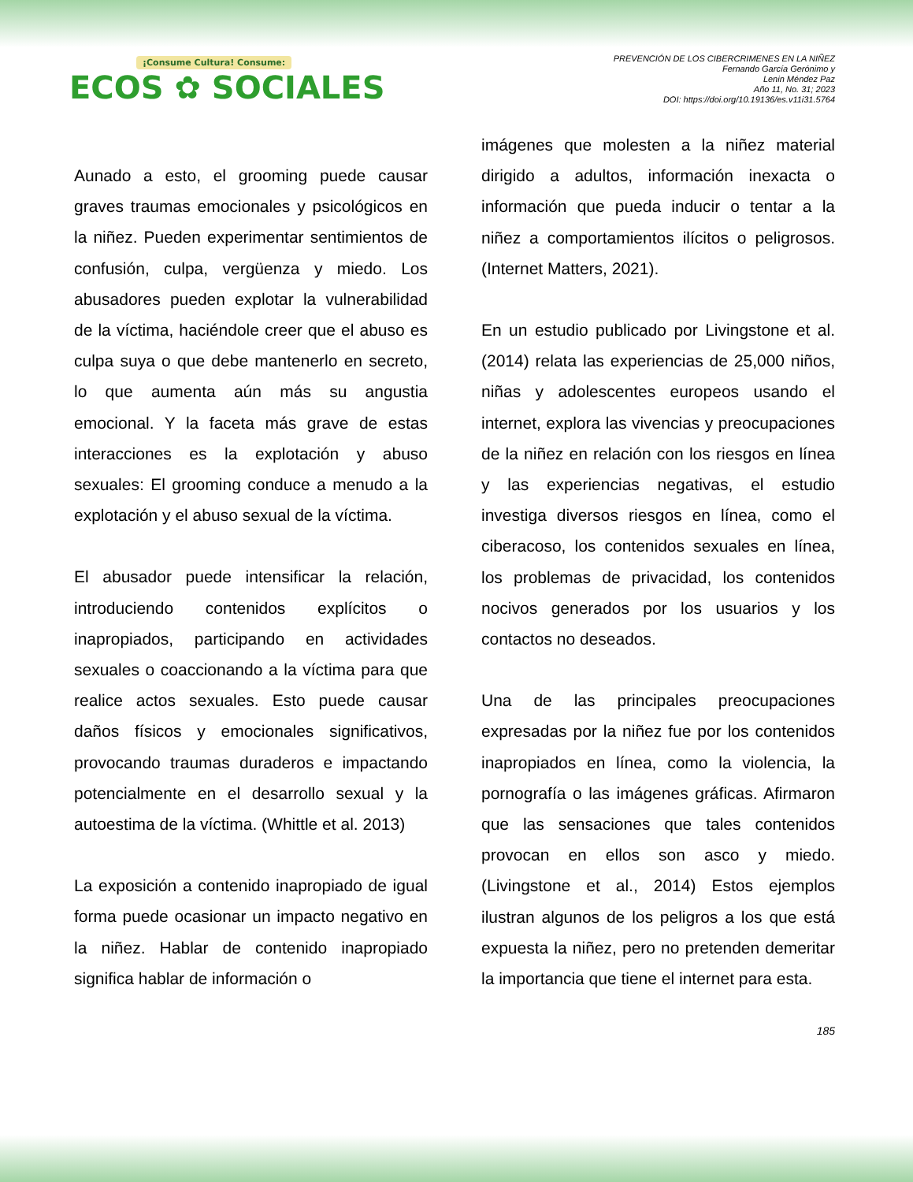¡Consume Cultura! Consume:
ECOS ✿ SOCIALES
PREVENCIÓN DE LOS CIBERCRIMENES EN LA NIÑEZ
Fernando García Gerónimo y
Lenin Méndez Paz
Año 11, No. 31; 2023
DOI: https://doi.org/10.19136/es.v11i31.5764
Aunado a esto, el grooming puede causar graves traumas emocionales y psicológicos en la niñez. Pueden experimentar sentimientos de confusión, culpa, vergüenza y miedo. Los abusadores pueden explotar la vulnerabilidad de la víctima, haciéndole creer que el abuso es culpa suya o que debe mantenerlo en secreto, lo que aumenta aún más su angustia emocional. Y la faceta más grave de estas interacciones es la explotación y abuso sexuales: El grooming conduce a menudo a la explotación y el abuso sexual de la víctima.
El abusador puede intensificar la relación, introduciendo contenidos explícitos o inapropiados, participando en actividades sexuales o coaccionando a la víctima para que realice actos sexuales. Esto puede causar daños físicos y emocionales significativos, provocando traumas duraderos e impactando potencialmente en el desarrollo sexual y la autoestima de la víctima. (Whittle et al. 2013)
La exposición a contenido inapropiado de igual forma puede ocasionar un impacto negativo en la niñez. Hablar de contenido inapropiado significa hablar de información o
imágenes que molesten a la niñez material dirigido a adultos, información inexacta o información que pueda inducir o tentar a la niñez a comportamientos ilícitos o peligrosos. (Internet Matters, 2021).
En un estudio publicado por Livingstone et al. (2014) relata las experiencias de 25,000 niños, niñas y adolescentes europeos usando el internet, explora las vivencias y preocupaciones de la niñez en relación con los riesgos en línea y las experiencias negativas, el estudio investiga diversos riesgos en línea, como el ciberacoso, los contenidos sexuales en línea, los problemas de privacidad, los contenidos nocivos generados por los usuarios y los contactos no deseados.
Una de las principales preocupaciones expresadas por la niñez fue por los contenidos inapropiados en línea, como la violencia, la pornografía o las imágenes gráficas. Afirmaron que las sensaciones que tales contenidos provocan en ellos son asco y miedo. (Livingstone et al., 2014) Estos ejemplos ilustran algunos de los peligros a los que está expuesta la niñez, pero no pretenden demeritar la importancia que tiene el internet para esta.
185